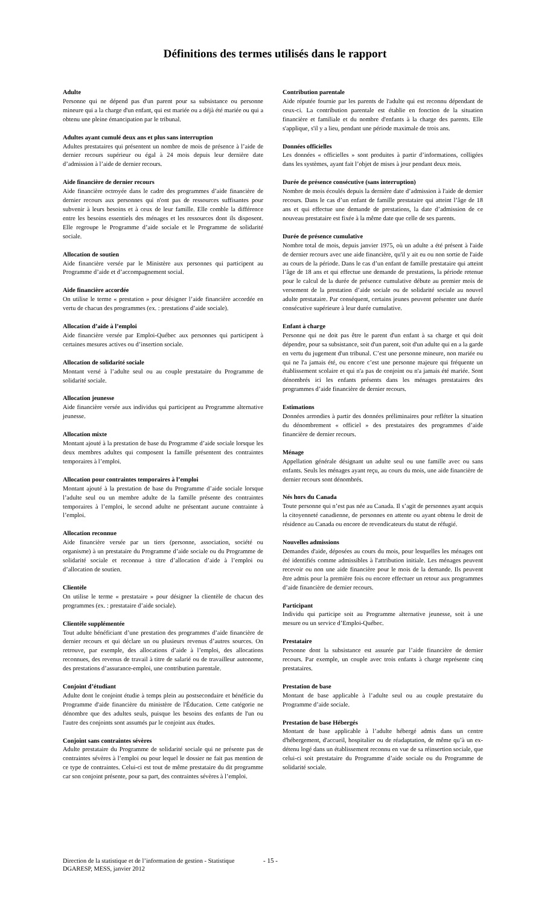Définitions des termes utilisés dans le rapport
Adulte
Personne qui ne dépend pas d'un parent pour sa subsistance ou personne mineure qui a la charge d'un enfant, qui est mariée ou a déjà été mariée ou qui a obtenu une pleine émancipation par le tribunal.
Adultes ayant cumulé deux ans et plus sans interruption
Adultes prestataires qui présentent un nombre de mois de présence à l’aide de dernier recours supérieur ou égal à 24 mois depuis leur dernière date d’admission à l’aide de dernier recours.
Aide financière de dernier recours
Aide financière octroyée dans le cadre des programmes d’aide financière de dernier recours aux personnes qui n'ont pas de ressources suffisantes pour subvenir à leurs besoins et à ceux de leur famille. Elle comble la différence entre les besoins essentiels des ménages et les ressources dont ils disposent. Elle regroupe le Programme d’aide sociale et le Programme de solidarité sociale.
Allocation de soutien
Aide financière versée par le Ministère aux personnes qui participent au Programme d’aide et d’accompagnement social.
Aide financière accordée
On utilise le terme « prestation » pour désigner l’aide financière accordée en vertu de chacun des programmes (ex. : prestations d’aide sociale).
Allocation d’aide à l’emploi
Aide financière versée par Emploi-Québec aux personnes qui participent à certaines mesures actives ou d’insertion sociale.
Allocation de solidarité sociale
Montant versé à l’adulte seul ou au couple prestataire du Programme de solidarité sociale.
Allocation jeunesse
Aide financière versée aux individus qui participent au Programme alternative jeunesse.
Allocation mixte
Montant ajouté à la prestation de base du Programme d’aide sociale lorsque les deux membres adultes qui composent la famille présentent des contraintes temporaires à l’emploi.
Allocation pour contraintes temporaires à l’emploi
Montant ajouté à la prestation de base du Programme d’aide sociale lorsque l’adulte seul ou un membre adulte de la famille présente des contraintes temporaires à l’emploi, le second adulte ne présentant aucune contrainte à l’emploi.
Allocation reconnue
Aide financière versée par un tiers (personne, association, société ou organisme) à un prestataire du Programme d’aide sociale ou du Programme de solidarité sociale et reconnue à titre d’allocation d’aide à l’emploi ou d’allocation de soutien.
Clientèle
On utilise le terme « prestataire » pour désigner la clientèle de chacun des programmes (ex. : prestataire d’aide sociale).
Clientèle supplémentée
Tout adulte bénéficiant d’une prestation des programmes d’aide financière de dernier recours et qui déclare un ou plusieurs revenus d’autres sources. On retrouve, par exemple, des allocations d’aide à l’emploi, des allocations reconnues, des revenus de travail à titre de salarié ou de travailleur autonome, des prestations d’assurance-emploi, une contribution parentale.
Conjoint d’étudiant
Adulte dont le conjoint étudie à temps plein au postsecondaire et bénéficie du Programme d'aide financière du ministère de l'Éducation. Cette catégorie ne dénombre que des adultes seuls, puisque les besoins des enfants de l'un ou l'autre des conjoints sont assumés par le conjoint aux études.
Conjoint sans contraintes sévères
Adulte prestataire du Programme de solidarité sociale qui ne présente pas de contraintes sévères à l’emploi ou pour lequel le dossier ne fait pas mention de ce type de contraintes. Celui-ci est tout de même prestataire du dit programme car son conjoint présente, pour sa part, des contraintes sévères à l’emploi.
Contribution parentale
Aide réputée fournie par les parents de l'adulte qui est reconnu dépendant de ceux-ci. La contribution parentale est établie en fonction de la situation financière et familiale et du nombre d'enfants à la charge des parents. Elle s'applique, s'il y a lieu, pendant une période maximale de trois ans.
Données officielles
Les données « officielles » sont produites à partir d’informations, colligées dans les systèmes, ayant fait l’objet de mises à jour pendant deux mois.
Durée de présence consécutive (sans interruption)
Nombre de mois écoulés depuis la dernière date d’admission à l'aide de dernier recours. Dans le cas d’un enfant de famille prestataire qui atteint l’âge de 18 ans et qui effectue une demande de prestations, la date d’admission de ce nouveau prestataire est fixée à la même date que celle de ses parents.
Durée de présence cumulative
Nombre total de mois, depuis janvier 1975, où un adulte a été présent à l'aide de dernier recours avec une aide financière, qu'il y ait eu ou non sortie de l'aide au cours de la période. Dans le cas d’un enfant de famille prestataire qui atteint l’âge de 18 ans et qui effectue une demande de prestations, la période retenue pour le calcul de la durée de présence cumulative débute au premier mois de versement de la prestation d’aide sociale ou de solidarité sociale au nouvel adulte prestataire. Par conséquent, certains jeunes peuvent présenter une durée consécutive supérieure à leur durée cumulative.
Enfant à charge
Personne qui ne doit pas être le parent d'un enfant à sa charge et qui doit dépendre, pour sa subsistance, soit d'un parent, soit d'un adulte qui en a la garde en vertu du jugement d'un tribunal. C’est une personne mineure, non mariée ou qui ne l'a jamais été, ou encore c’est une personne majeure qui fréquente un établissement scolaire et qui n'a pas de conjoint ou n'a jamais été mariée. Sont dénombrés ici les enfants présents dans les ménages prestataires des programmes d’aide financière de dernier recours.
Estimations
Données arrondies à partir des données préliminaires pour refléter la situation du dénombrement « officiel » des prestataires des programmes d’aide financière de dernier recours.
Ménage
Appellation générale désignant un adulte seul ou une famille avec ou sans enfants. Seuls les ménages ayant reçu, au cours du mois, une aide financière de dernier recours sont dénombrés.
Nés hors du Canada
Toute personne qui n’est pas née au Canada. Il s’agit de personnes ayant acquis la citoyenneté canadienne, de personnes en attente ou ayant obtenu le droit de résidence au Canada ou encore de revendicateurs du statut de réfugié.
Nouvelles admissions
Demandes d'aide, déposées au cours du mois, pour lesquelles les ménages ont été identifiés comme admissibles à l'attribution initiale. Les ménages peuvent recevoir ou non une aide financière pour le mois de la demande. Ils peuvent être admis pour la première fois ou encore effectuer un retour aux programmes d’aide financière de dernier recours.
Participant
Individu qui participe soit au Programme alternative jeunesse, soit à une mesure ou un service d’Emploi-Québec.
Prestataire
Personne dont la subsistance est assurée par l’aide financière de dernier recours. Par exemple, un couple avec trois enfants à charge représente cinq prestataires.
Prestation de base
Montant de base applicable à l’adulte seul ou au couple prestataire du Programme d’aide sociale.
Prestation de base Hébergés
Montant de base applicable à l’adulte hébergé admis dans un centre d'hébergement, d'accueil, hospitalier ou de réadaptation, de même qu’à un ex-détenu logé dans un établissement reconnu en vue de sa réinsertion sociale, que celui-ci soit prestataire du Programme d’aide sociale ou du Programme de solidarité sociale.
Direction de la statistique et de l’information de gestion - Statistique
DGARESP, MESS, janvier 2012
- 15 -